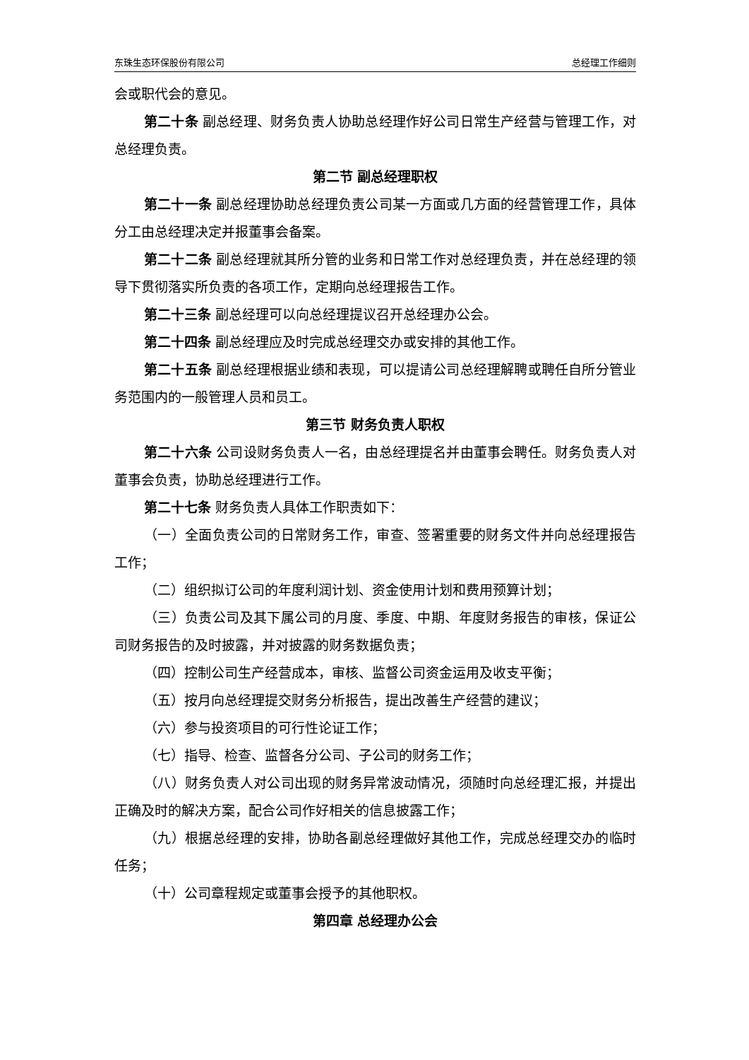东珠生态环保股份有限公司 总经理工作细则
会或职代会的意见。
第二十条 副总经理、财务负责人协助总经理作好公司日常生产经营与管理工作，对总经理负责。
第二节 副总经理职权
第二十一条 副总经理协助总经理负责公司某一方面或几方面的经营管理工作，具体分工由总经理决定并报董事会备案。
第二十二条 副总经理就其所分管的业务和日常工作对总经理负责，并在总经理的领导下贯彻落实所负责的各项工作，定期向总经理报告工作。
第二十三条 副总经理可以向总经理提议召开总经理办公会。
第二十四条 副总经理应及时完成总经理交办或安排的其他工作。
第二十五条 副总经理根据业绩和表现，可以提请公司总经理解聘或聘任自所分管业务范围内的一般管理人员和员工。
第三节 财务负责人职权
第二十六条 公司设财务负责人一名，由总经理提名并由董事会聘任。财务负责人对董事会负责，协助总经理进行工作。
第二十七条 财务负责人具体工作职责如下：
（一）全面负责公司的日常财务工作，审查、签署重要的财务文件并向总经理报告工作；
（二）组织拟订公司的年度利润计划、资金使用计划和费用预算计划；
（三）负责公司及其下属公司的月度、季度、中期、年度财务报告的审核，保证公司财务报告的及时披露，并对披露的财务数据负责；
（四）控制公司生产经营成本，审核、监督公司资金运用及收支平衡；
（五）按月向总经理提交财务分析报告，提出改善生产经营的建议；
（六）参与投资项目的可行性论证工作；
（七）指导、检查、监督各分公司、子公司的财务工作；
（八）财务负责人对公司出现的财务异常波动情况，须随时向总经理汇报，并提出正确及时的解决方案，配合公司作好相关的信息披露工作；
（九）根据总经理的安排，协助各副总经理做好其他工作，完成总经理交办的临时任务；
（十）公司章程规定或董事会授予的其他职权。
第四章 总经理办公会